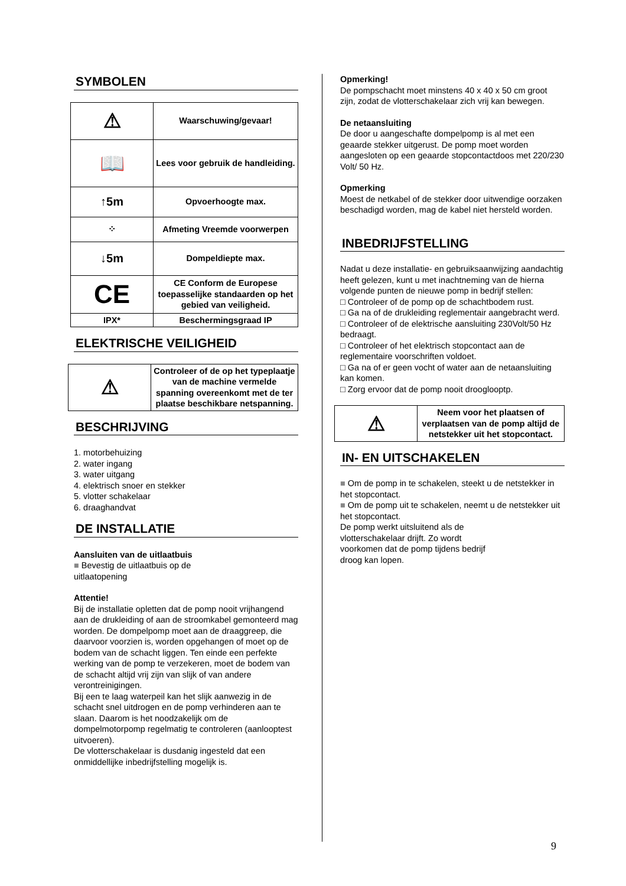SYMBOLEN
| ⚠ | Waarschuwing/gevaar! |
| 📖 | Lees voor gebruik de handleiding. |
| ↑5m | Opvoerhoogte max. |
| ⁘ | Afmeting Vreemde voorwerpen |
| ↓5m | Dompeldiepte max. |
| CE | CE Conform de Europese toepasselijke standaarden op het gebied van veiligheid. |
| IPX* | Beschermingsgraad IP |
ELEKTRISCHE VEILIGHEID
| ⚠ | Controleer of de op het typeplaatje van de machine vermelde spanning overeenkomt met de ter plaatse beschikbare netspanning. |
BESCHRIJVING
1. motorbehuizing
2. water ingang
3. water uitgang
4. elektrisch snoer en stekker
5. vlotter schakelaar
6. draaghandvat
DE INSTALLATIE
Aansluiten van de uitlaatbuis
■ Bevestig de uitlaatbuis op de
uitlaatopening
Attentie!
Bij de installatie opletten dat de pomp nooit vrijhangend aan de drukleiding of aan de stroomkabel gemonteerd mag worden. De dompelpomp moet aan de draaggreep, die daarvoor voorzien is, worden opgehangen of moet op de bodem van de schacht liggen. Ten einde een perfekte werking van de pomp te verzekeren, moet de bodem van de schacht altijd vrij zijn van slijk of van andere verontreinigingen.
Bij een te laag waterpeil kan het slijk aanwezig in de schacht snel uitdrogen en de pomp verhinderen aan te slaan. Daarom is het noodzakelijk om de dompelmotorpomp regelmatig te controleren (aanlooptest uitvoeren).
De vlotterschakelaar is dusdanig ingesteld dat een onmiddellijke inbedrijfstelling mogelijk is.
Opmerking!
De pompschacht moet minstens 40 x 40 x 50 cm groot zijn, zodat de vlotterschakelaar zich vrij kan bewegen.
De netaansluiting
De door u aangeschafte dompelpomp is al met een geaarde stekker uitgerust. De pomp moet worden aangesloten op een geaarde stopcontactdoos met 220/230 Volt/ 50 Hz.
Opmerking
Moest de netkabel of de stekker door uitwendige oorzaken beschadigd worden, mag de kabel niet hersteld worden.
INBEDRIJFSTELLING
Nadat u deze installatie- en gebruiksaanwijzing aandachtig heeft gelezen, kunt u met inachtneming van de hierna volgende punten de nieuwe pomp in bedrijf stellen:
□ Controleer of de pomp op de schachtbodem rust.
□ Ga na of de drukleiding reglementair aangebracht werd.
□ Controleer of de elektrische aansluiting 230Volt/50 Hz bedraagt.
□ Controleer of het elektrisch stopcontact aan de reglementaire voorschriften voldoet.
□ Ga na of er geen vocht of water aan de netaansluiting kan komen.
□ Zorg ervoor dat de pomp nooit drooglooptp.
| ⚠ | Neem voor het plaatsen of verplaatsen van de pomp altijd de netstekker uit het stopcontact. |
IN- EN UITSCHAKELEN
■ Om de pomp in te schakelen, steekt u de netstekker in het stopcontact.
■ Om de pomp uit te schakelen, neemt u de netstekker uit het stopcontact.
De pomp werkt uitsluitend als de
vlotterschakelaar drijft. Zo wordt
voorkomen dat de pomp tijdens bedrijf
droog kan lopen.
9